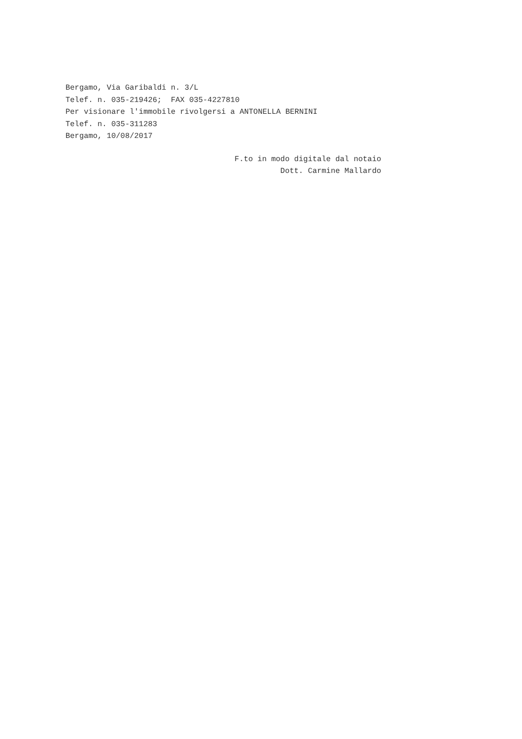Bergamo, Via Garibaldi n. 3/L
Telef. n. 035-219426; FAX 035-4227810
Per visionare l'immobile rivolgersi a ANTONELLA BERNINI
Telef. n. 035-311283
Bergamo, 10/08/2017
F.to in modo digitale dal notaio
Dott. Carmine Mallardo